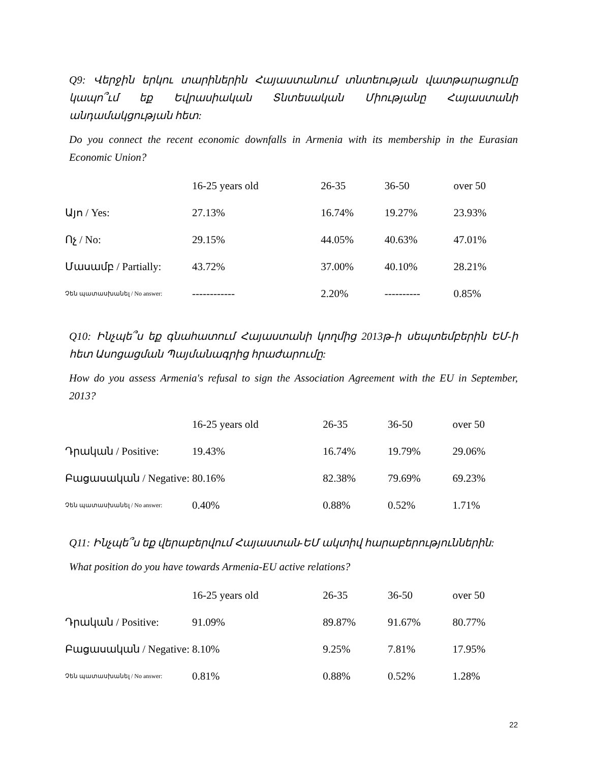Q9: Վերջին երկու տարիներին Հայաստանում տնտեության վատթարացումը կապո՞ւմ եք Եվրասիական Տնտեսական Միությանը Հայաստանի անդամակցության հետ:
Do you connect the recent economic downfalls in Armenia with its membership in the Eurasian Economic Union?
| | 16-25 years old | 26-35 | 36-50 | over 50 |
| --- | --- | --- | --- | --- |
| Այո / Yes: | 27.13% | 16.74% | 19.27% | 23.93% |
| Ոչ / No: | 29.15% | 44.05% | 40.63% | 47.01% |
| Մասամբ / Partially: | 43.72% | 37.00% | 40.10% | 28.21% |
| Չեն պատասխանել / No answer: | ------------ | 2.20% | ---------- | 0.85% |
Q10: Ինչպե՞ս եք գնահատում Հայաստանի կողմից 2013թ-ի սեպտեմբերին ԵՄ-ի հետ Ասոցացման Պայմանագրից հրաժարումը:
How do you assess Armenia's refusal to sign the Association Agreement with the EU in September, 2013?
| | 16-25 years old | 26-35 | 36-50 | over 50 |
| --- | --- | --- | --- | --- |
| Դրական / Positive: | 19.43% | 16.74% | 19.79% | 29.06% |
| Բացասական / Negative: | 80.16% | 82.38% | 79.69% | 69.23% |
| Չեն պատասխանել / No answer: | 0.40% | 0.88% | 0.52% | 1.71% |
Q11: Ինչպե՞ս եք վերաբերվում Հայաստան-ԵՄ ակտիվ հարաբերություններին:
What position do you have towards Armenia-EU active relations?
| | 16-25 years old | 26-35 | 36-50 | over 50 |
| --- | --- | --- | --- | --- |
| Դրական / Positive: | 91.09% | 89.87% | 91.67% | 80.77% |
| Բացասական / Negative: | 8.10% | 9.25% | 7.81% | 17.95% |
| Չեն պատասխանել / No answer: | 0.81% | 0.88% | 0.52% | 1.28% |
22